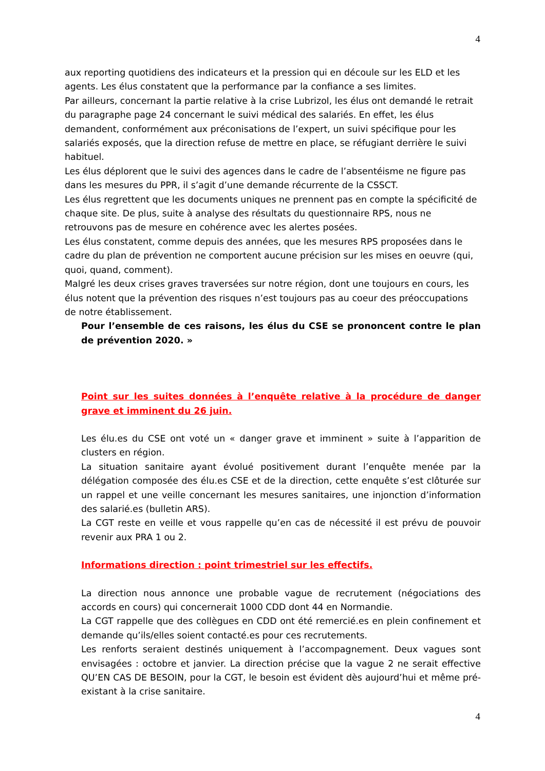4
aux reporting quotidiens des indicateurs et la pression qui en découle sur les ELD et les agents. Les élus constatent que la performance par la confiance a ses limites.
Par ailleurs, concernant la partie relative à la crise Lubrizol, les élus ont demandé le retrait du paragraphe page 24 concernant le suivi médical des salariés. En effet, les élus demandent, conformément aux préconisations de l’expert, un suivi spécifique pour les salariés exposés, que la direction refuse de mettre en place, se réfugiant derrière le suivi habituel.
Les élus déplorent que le suivi des agences dans le cadre de l’absentéisme ne figure pas dans les mesures du PPR, il s’agit d’une demande récurrente de la CSSCT.
Les élus regrettent que les documents uniques ne prennent pas en compte la spécificité de chaque site. De plus, suite à analyse des résultats du questionnaire RPS, nous ne retrouvons pas de mesure en cohérence avec les alertes posées.
Les élus constatent, comme depuis des années, que les mesures RPS proposées dans le cadre du plan de prévention ne comportent aucune précision sur les mises en oeuvre (qui, quoi, quand, comment).
Malgré les deux crises graves traversées sur notre région, dont une toujours en cours, les élus notent que la prévention des risques n’est toujours pas au coeur des préoccupations de notre établissement.
Pour l’ensemble de ces raisons, les élus du CSE se prononcent contre le plan de prévention 2020. »
Point sur les suites données à l’enquête relative à la procédure de danger grave et imminent du 26 juin.
Les élu.es du CSE ont voté un « danger grave et imminent » suite à l’apparition de clusters en région.
La situation sanitaire ayant évolué positivement durant l’enquête menée par la délégation composée des élu.es CSE et de la direction, cette enquête s’est clôturée sur un rappel et une veille concernant les mesures sanitaires, une injonction d’information des salarié.es (bulletin ARS).
La CGT reste en veille et vous rappelle qu’en cas de nécessité il est prévu de pouvoir revenir aux PRA 1 ou 2.
Informations direction : point trimestriel sur les effectifs.
La direction nous annonce une probable vague de recrutement (négociations des accords en cours) qui concernerait 1000 CDD dont 44 en Normandie.
La CGT rappelle que des collègues en CDD ont été remercié.es en plein confinement et demande qu’ils/elles soient contacté.es pour ces recrutements.
Les renforts seraient destinés uniquement à l’accompagnement. Deux vagues sont envisagées : octobre et janvier. La direction précise que la vague 2 ne serait effective QU’EN CAS DE BESOIN, pour la CGT, le besoin est évident dès aujourd’hui et même pré- existant à la crise sanitaire.
4